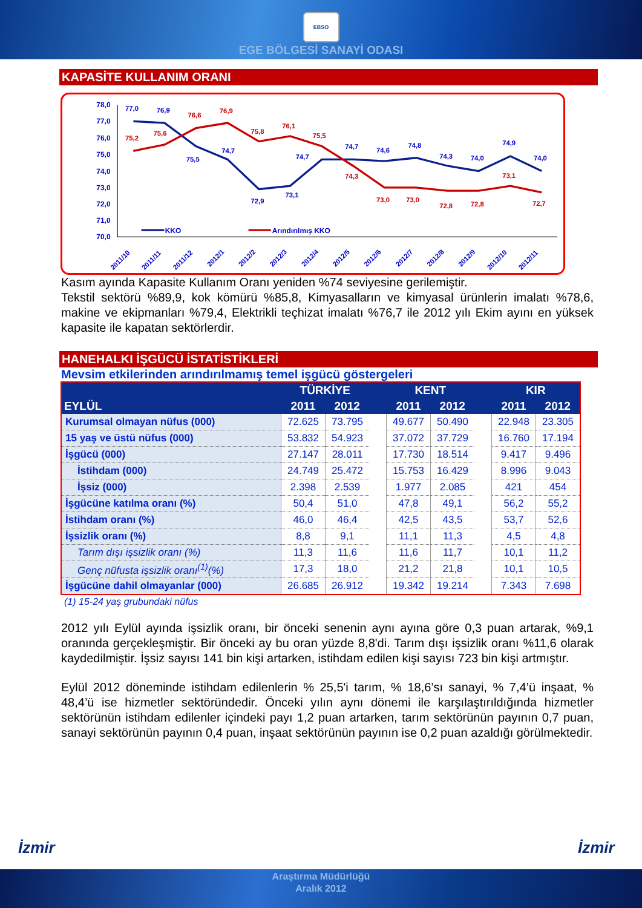EBSO
EGE BÖLGESİ SANAYİ ODASI
KAPASİTE KULLANIM ORANI
78,0
77,0
76,0
75,0
74,0
73,0
72,0
71,0
70,0
75,2
75,6
76,6
76,9
75,8
76,1
75,5
74,3
73,0
73,0
72,8
72,8
73,1
72,7
77,0
76,9
75,5
74,7
72,9
73,1
74,7
74,7
74,6
74,8
74,3
74,0
74,9
74,0
KKO
Arındırılmış KKO
2011/10
2011/11
2011/12
2012/1
2012/2
2012/3
2012/4
2012/5
2012/6
2012/7
2012/8
2012/9
2012/10
2012/11
Kasım ayında Kapasite Kullanım Oranı yeniden %74 seviyesine gerilemiştir.
Tekstil sektörü %89,9, kok kömürü %85,8, Kimyasalların ve kimyasal ürünlerin imalatı %78,6, makine ve ekipmanları %79,4, Elektrikli teçhizat imalatı %76,7 ile 2012 yılı Ekim ayını en yüksek kapasite ile kapatan sektörlerdir.
HANEHALKI İŞGÜCÜ İSTATİSTİKLERİ
Mevsim etkilerinden arındırılmamış temel işgücü göstergeleri
| EYLÜL | TÜRKİYE | | | KENT | | | KIR | |
| --- | --- | --- | --- | --- | --- | --- | --- | --- |
| | 2011 | 2012 | | 2011 | 2012 | | 2011 | 2012 |
| Kurumsal olmayan nüfus (000) | 72.625 | 73.795 | | 49.677 | 50.490 | | 22.948 | 23.305 |
| 15 yaş ve üstü nüfus (000) | 53.832 | 54.923 | | 37.072 | 37.729 | | 16.760 | 17.194 |
| İşgücü (000) | 27.147 | 28.011 | | 17.730 | 18.514 | | 9.417 | 9.496 |
| İstihdam (000) | 24.749 | 25.472 | | 15.753 | 16.429 | | 8.996 | 9.043 |
| İşsiz (000) | 2.398 | 2.539 | | 1.977 | 2.085 | | 421 | 454 |
| İşgücüne katılma oranı (%) | 50,4 | 51,0 | | 47,8 | 49,1 | | 56,2 | 55,2 |
| İstihdam oranı (%) | 46,0 | 46,4 | | 42,5 | 43,5 | | 53,7 | 52,6 |
| İşsizlik oranı (%) | 8,8 | 9,1 | | 11,1 | 11,3 | | 4,5 | 4,8 |
| Tarım dışı işsizlik oranı (%) | 11,3 | 11,6 | | 11,6 | 11,7 | | 10,1 | 11,2 |
| Genç nüfusta işsizlik oranı<sup>(1)</sup>(%) | 17,3 | 18,0 | | 21,2 | 21,8 | | 10,1 | 10,5 |
| İşgücüne dahil olmayanlar (000) | 26.685 | 26.912 | | 19.342 | 19.214 | | 7.343 | 7.698 |
(1) 15-24 yaş grubundaki nüfus
2012 yılı Eylül ayında işsizlik oranı, bir önceki senenin aynı ayına göre 0,3 puan artarak, %9,1 oranında gerçekleşmiştir. Bir önceki ay bu oran yüzde 8,8'di. Tarım dışı işsizlik oranı %11,6 olarak kaydedilmiştir. İşsiz sayısı 141 bin kişi artarken, istihdam edilen kişi sayısı 723 bin kişi artmıştır.
Eylül 2012 döneminde istihdam edilenlerin % 25,5'i tarım, % 18,6’sı sanayi, % 7,4’ü inşaat, % 48,4’ü ise hizmetler sektöründedir. Önceki yılın aynı dönemi ile karşılaştırıldığında hizmetler sektörünün istihdam edilenler içindeki payı 1,2 puan artarken, tarım sektörünün payının 0,7 puan, sanayi sektörünün payının 0,4 puan, inşaat sektörünün payının ise 0,2 puan azaldığı görülmektedir.
İzmir İzmir
Araştırma Müdürlüğü
Aralık 2012